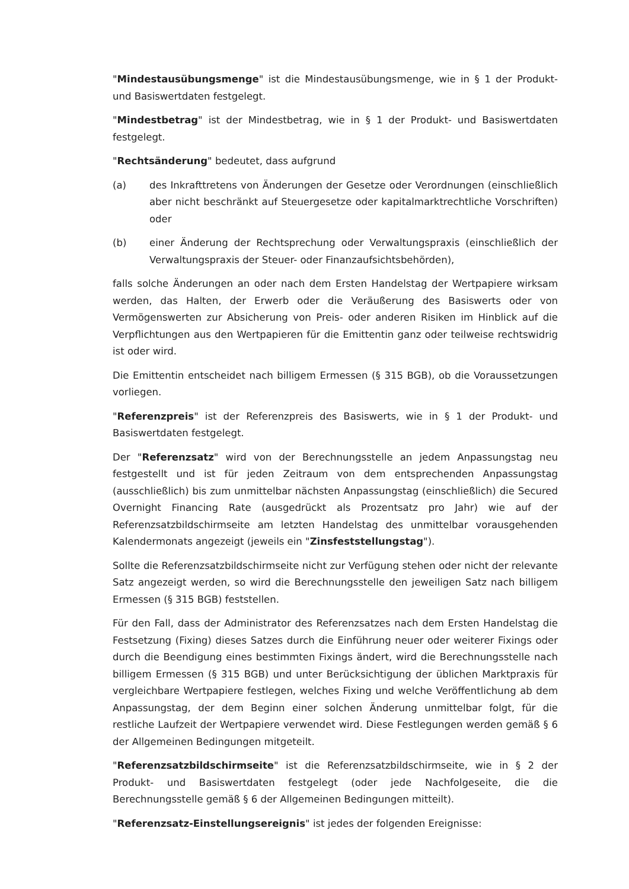"Mindestausübungsmenge" ist die Mindestausübungsmenge, wie in § 1 der Produkt- und Basiswertdaten festgelegt.
"Mindestbetrag" ist der Mindestbetrag, wie in § 1 der Produkt- und Basiswertdaten festgelegt.
"Rechtsänderung" bedeutet, dass aufgrund
(a) des Inkrafttretens von Änderungen der Gesetze oder Verordnungen (einschließlich aber nicht beschränkt auf Steuergesetze oder kapitalmarktrechtliche Vorschriften) oder
(b) einer Änderung der Rechtsprechung oder Verwaltungspraxis (einschließlich der Verwaltungspraxis der Steuer- oder Finanzaufsichtsbehörden),
falls solche Änderungen an oder nach dem Ersten Handelstag der Wertpapiere wirksam werden, das Halten, der Erwerb oder die Veräußerung des Basiswerts oder von Vermögenswerten zur Absicherung von Preis- oder anderen Risiken im Hinblick auf die Verpflichtungen aus den Wertpapieren für die Emittentin ganz oder teilweise rechtswidrig ist oder wird.
Die Emittentin entscheidet nach billigem Ermessen (§ 315 BGB), ob die Voraussetzungen vorliegen.
"Referenzpreis" ist der Referenzpreis des Basiswerts, wie in § 1 der Produkt- und Basiswertdaten festgelegt.
Der "Referenzsatz" wird von der Berechnungsstelle an jedem Anpassungstag neu festgestellt und ist für jeden Zeitraum von dem entsprechenden Anpassungstag (ausschließlich) bis zum unmittelbar nächsten Anpassungstag (einschließlich) die Secured Overnight Financing Rate (ausgedrückt als Prozentsatz pro Jahr) wie auf der Referenzsatzbildschirmseite am letzten Handelstag des unmittelbar vorausgehenden Kalendermonats angezeigt (jeweils ein "Zinsfeststellungstag").
Sollte die Referenzsatzbildschirmseite nicht zur Verfügung stehen oder nicht der relevante Satz angezeigt werden, so wird die Berechnungsstelle den jeweiligen Satz nach billigem Ermessen (§ 315 BGB) feststellen.
Für den Fall, dass der Administrator des Referenzsatzes nach dem Ersten Handelstag die Festsetzung (Fixing) dieses Satzes durch die Einführung neuer oder weiterer Fixings oder durch die Beendigung eines bestimmten Fixings ändert, wird die Berechnungsstelle nach billigem Ermessen (§ 315 BGB) und unter Berücksichtigung der üblichen Marktpraxis für vergleichbare Wertpapiere festlegen, welches Fixing und welche Veröffentlichung ab dem Anpassungstag, der dem Beginn einer solchen Änderung unmittelbar folgt, für die restliche Laufzeit der Wertpapiere verwendet wird. Diese Festlegungen werden gemäß § 6 der Allgemeinen Bedingungen mitgeteilt.
"Referenzsatzbildschirmseite" ist die Referenzsatzbildschirmseite, wie in § 2 der Produkt- und Basiswertdaten festgelegt (oder jede Nachfolgeseite, die die Berechnungsstelle gemäß § 6 der Allgemeinen Bedingungen mitteilt).
"Referenzsatz-Einstellungsereignis" ist jedes der folgenden Ereignisse: